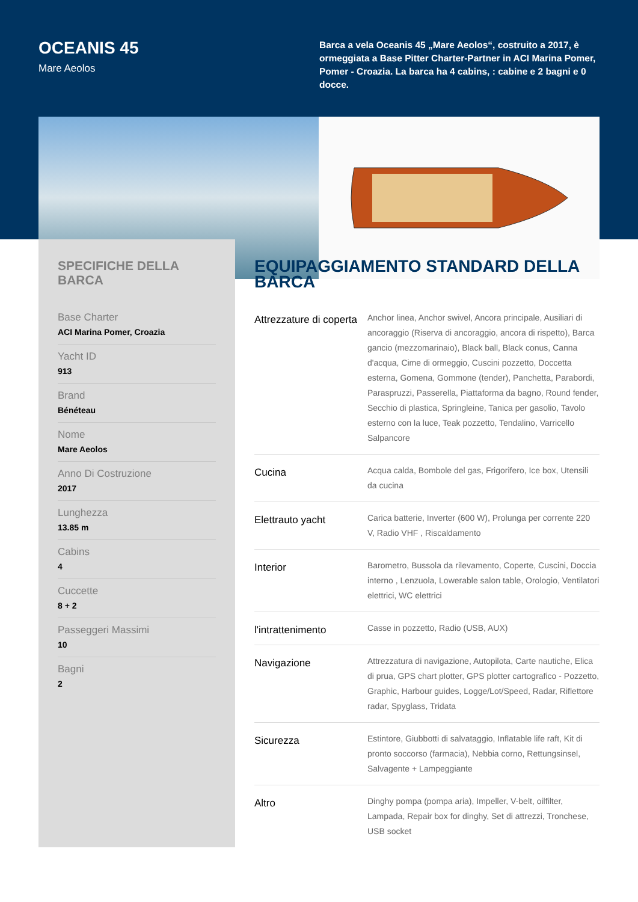OCEANIS 45
Mare Aeolos
Barca a vela Oceanis 45 „Mare Aeolos“, costruito a 2017, è ormeggiata a Base Pitter Charter-Partner in ACI Marina Pomer, Pomer - Croazia. La barca ha 4 cabins, : cabine e 2 bagni e 0 docce.
SPECIFICHE DELLA BARCA
Base Charter
ACI Marina Pomer, Croazia
Yacht ID
913
Brand
Bénéteau
Nome
Mare Aeolos
Anno Di Costruzione
2017
Lunghezza
13.85 m
Cabins
4
Cuccette
8 + 2
Passeggeri Massimi
10
Bagni
2
EQUIPAGGIAMENTO STANDARD DELLA BARCA
| Attrezzature di coperta | Anchor linea, Anchor swivel, Ancora principale, Ausiliari di ancoraggio (Riserva di ancoraggio, ancora di rispetto), Barca gancio (mezzomarinaio), Black ball, Black conus, Canna d'acqua, Cime di ormeggio, Cuscini pozzetto, Doccetta esterna, Gomena, Gommone (tender), Panchetta, Parabordi, Paraspruzzi, Passerella, Piattaforma da bagno, Round fender, Secchio di plastica, Springleine, Tanica per gasolio, Tavolo esterno con la luce, Teak pozzetto, Tendalino, Varricello Salpancore |
| Cucina | Acqua calda, Bombole del gas, Frigorifero, Ice box, Utensili da cucina |
| Elettrauto yacht | Carica batterie, Inverter (600 W), Prolunga per corrente 220 V, Radio VHF , Riscaldamento |
| Interior | Barometro, Bussola da rilevamento, Coperte, Cuscini, Doccia interno , Lenzuola, Lowerable salon table, Orologio, Ventilatori elettrici, WC elettrici |
| l'intrattenimento | Casse in pozzetto, Radio (USB, AUX) |
| Navigazione | Attrezzatura di navigazione, Autopilota, Carte nautiche, Elica di prua, GPS chart plotter, GPS plotter cartografico - Pozzetto, Graphic, Harbour guides, Logge/Lot/Speed, Radar, Riflettore radar, Spyglass, Tridata |
| Sicurezza | Estintore, Giubbotti di salvataggio, Inflatable life raft, Kit di pronto soccorso (farmacia), Nebbia corno, Rettungsinsel, Salvagente + Lampeggiante |
| Altro | Dinghy pompa (pompa aria), Impeller, V-belt, oilfilter, Lampada, Repair box for dinghy, Set di attrezzi, Tronchese, USB socket |